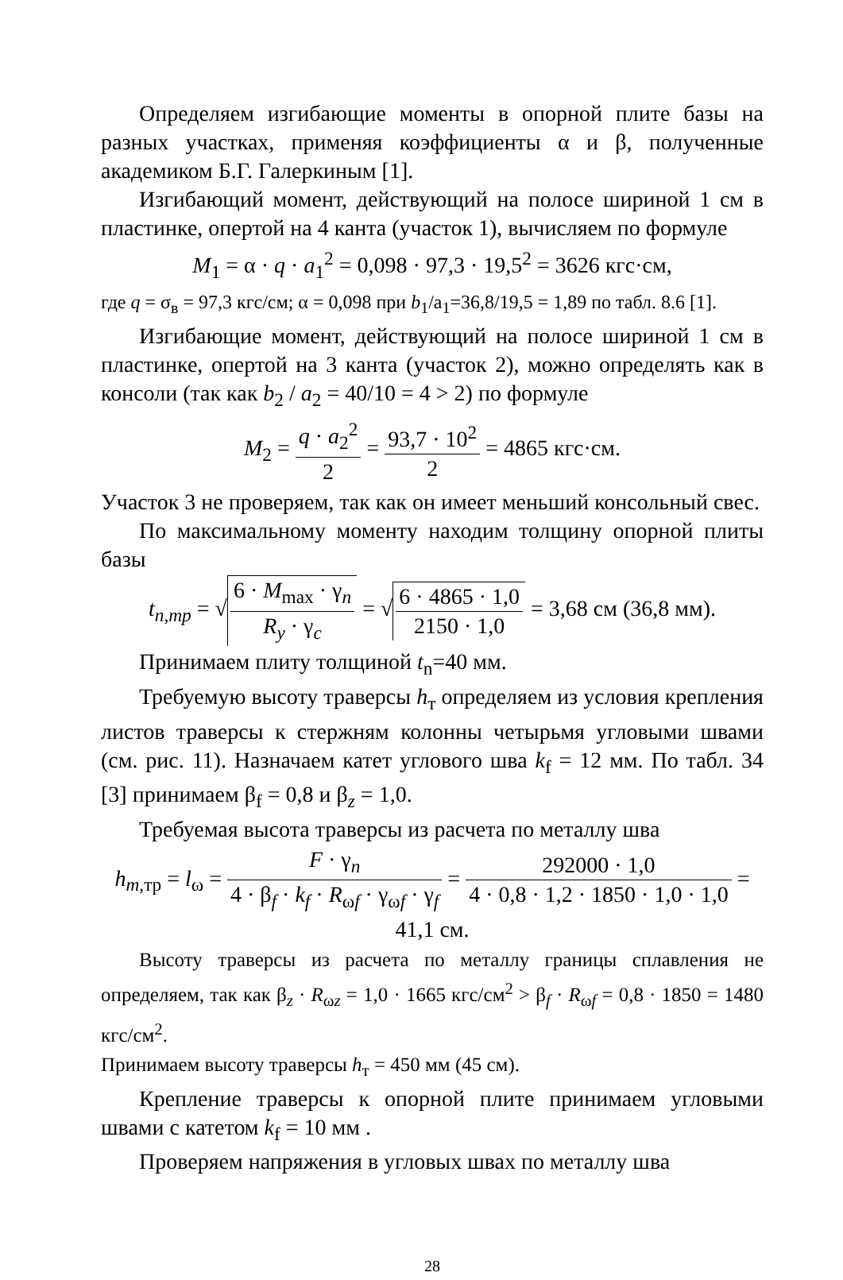Определяем изгибающие моменты в опорной плите базы на разных участках, применяя коэффициенты α и β, полученные академиком Б.Г. Галеркиным [1].
Изгибающий момент, действующий на полосе шириной 1 см в пластинке, опертой на 4 канта (участок 1), вычисляем по формуле
M<sub>1</sub> = α · q · a<sub>1</sub><sup>2</sup> = 0,098 · 97,3 · 19,5<sup>2</sup> = 3626 кгс·см,
где q = σ<sub>в</sub> = 97,3 кгс/см; α = 0,098 при b<sub>1</sub>/a<sub>1</sub>=36,8/19,5 = 1,89 по табл. 8.6 [1].
Изгибающие момент, действующий на полосе шириной 1 см в пластинке, опертой на 3 канта (участок 2), можно определять как в консоли (так как b<sub>2</sub> / a<sub>2</sub> = 40/10 = 4 > 2) по формуле
M<sub>2</sub> = q · a<sub>2</sub><sup>2</sup> 2 = 93,7 · 10<sup>2</sup> 2 = 4865 кгс·см.
Участок 3 не проверяем, так как он имеет меньший консольный свес.
По максимальному моменту находим толщину опорной плиты базы
t<sub>n,mp</sub> = √ 6 · M<sub>max</sub> · γ<sub>n</sub> R<sub>y</sub> · γ<sub>c</sub> = √ 6 · 4865 · 1,0 2150 · 1,0 = 3,68 см (36,8 мм).
Принимаем плиту толщиной t<sub>n</sub>=40 мм.
Требуемую высоту траверсы h<sub>т</sub> определяем из условия крепления листов траверсы к стержням колонны четырьмя угловыми швами (см. рис. 11). Назначаем катет углового шва k<sub>f</sub> = 12 мм. По табл. 34 [3] принимаем β<sub>f</sub> = 0,8 и β<sub>z</sub> = 1,0.
Требуемая высота траверсы из расчета по металлу шва
h<sub>m,тр</sub> = l<sub>ω</sub> = F · γ<sub>n</sub> 4 · β<sub>f</sub> · k<sub>f</sub> · R<sub>ωf</sub> · γ<sub>ωf</sub> · γ<sub>f</sub> = 292000 · 1,0 4 · 0,8 · 1,2 · 1850 · 1,0 · 1,0 = 41,1 см.
Высоту траверсы из расчета по металлу границы сплавления не определяем, так как β<sub>z</sub> · R<sub>ωz</sub> = 1,0 · 1665 кгс/см<sup>2</sup> > β<sub>f</sub> · R<sub>ωf</sub> = 0,8 · 1850 = 1480 кгс/см<sup>2</sup>.
Принимаем высоту траверсы h<sub>т</sub> = 450 мм (45 см).
Крепление траверсы к опорной плите принимаем угловыми швами с катетом k<sub>f</sub> = 10 мм .
Проверяем напряжения в угловых швах по металлу шва
28